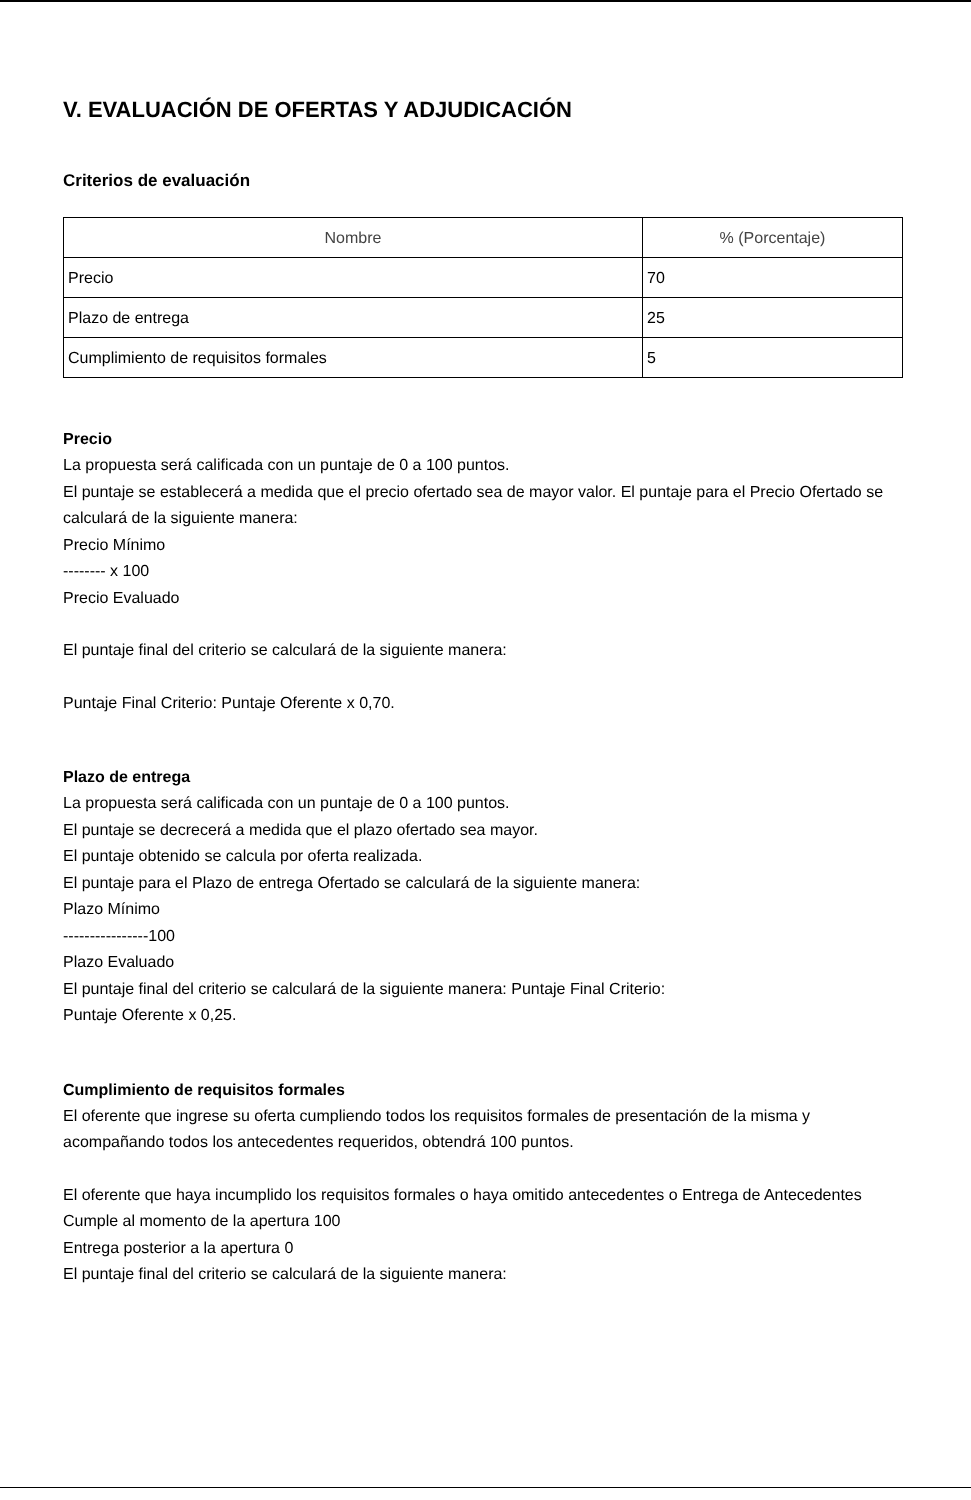V. EVALUACIÓN DE OFERTAS Y ADJUDICACIÓN
Criterios de evaluación
| Nombre | % (Porcentaje) |
| --- | --- |
| Precio | 70 |
| Plazo de entrega | 25 |
| Cumplimiento de requisitos formales | 5 |
Precio
La propuesta será calificada con un puntaje de 0 a 100 puntos.
El puntaje se establecerá a medida que el precio ofertado sea de mayor valor. El puntaje para el Precio Ofertado se calculará de la siguiente manera:
Precio Mínimo
-------- x 100
Precio Evaluado
El puntaje final del criterio se calculará de la siguiente manera:
Puntaje Final Criterio: Puntaje Oferente x 0,70.
Plazo de entrega
La propuesta será calificada con un puntaje de 0 a 100 puntos.
El puntaje se decrecerá a medida que el plazo ofertado sea mayor.
El puntaje obtenido se calcula por oferta realizada.
El puntaje para el Plazo de entrega Ofertado se calculará de la siguiente manera:
Plazo Mínimo
----------------100
Plazo Evaluado
El puntaje final del criterio se calculará de la siguiente manera: Puntaje Final Criterio:
Puntaje Oferente x 0,25.
Cumplimiento de requisitos formales
El oferente que ingrese su oferta cumpliendo todos los requisitos formales de presentación de la misma y acompañando todos los antecedentes requeridos, obtendrá 100 puntos.
El oferente que haya incumplido los requisitos formales o haya omitido antecedentes o Entrega de Antecedentes
Cumple al momento de la apertura 100
Entrega posterior a la apertura 0
El puntaje final del criterio se calculará de la siguiente manera: